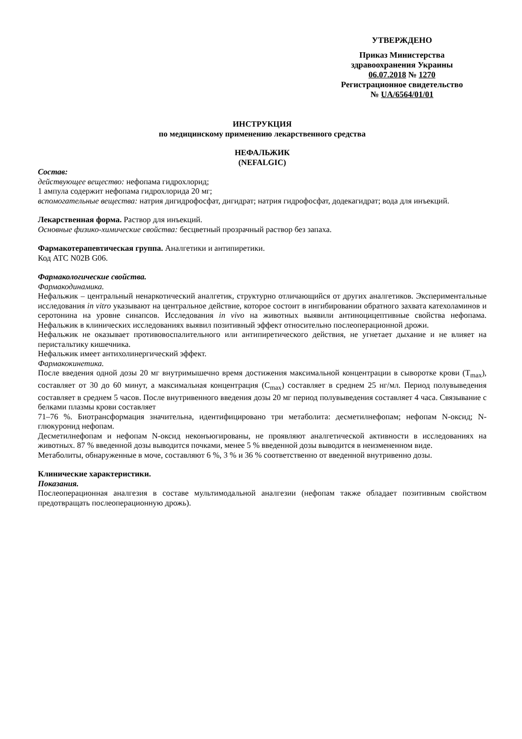УТВЕРЖДЕНО
Приказ Министерства
здравоохранения Украины
06.07.2018 № 1270
Регистрационное свидетельство
№ UA/6564/01/01
ИНСТРУКЦИЯ
по медицинскому применению лекарственного средства
НЕФАЛЬЖИК
(NEFALGIC)
Состав:
действующее вещество: нефопама гидрохлорид;
1 ампула содержит нефопама гидрохлорида 20 мг;
вспомогательные вещества: натрия дигидрофосфат, дигидрат; натрия гидрофосфат, додекагидрат; вода для инъекций.
Лекарственная форма. Раствор для инъекций.
Основные физико-химические свойства: бесцветный прозрачный раствор без запаха.
Фармакотерапевтическая группа. Аналгетики и антипиретики.
Код АТС N02B G06.
Фармакологические свойства.
Фармакодинамика.
Нефальжик – центральный ненаркотический аналгетик, структурно отличающийся от других аналгетиков. Экспериментальные исследования in vitro указывают на центральное действие, которое состоит в ингибировании обратного захвата катехоламинов и серотонина на уровне синапсов. Исследования in vivo на животных выявили антиноцицептивные свойства нефопама. Нефальжик в клинических исследованиях выявил позитивный эффект относительно послеоперационной дрожи.
Нефальжик не оказывает противовоспалительного или антипиретического действия, не угнетает дыхание и не влияет на перистальтику кишечника.
Нефальжик имеет антихолинергический эффект.
Фармакокинетика.
После введения одной дозы 20 мг внутримышечно время достижения максимальной концентрации в сыворотке крови (T<sub>max</sub>), составляет от 30 до 60 минут, а максимальная концентрация (C<sub>max</sub>) составляет в среднем 25 нг/мл. Период полувыведения составляет в среднем 5 часов. После внутривенного введения дозы 20 мг период полувыведения составляет 4 часа. Связывание с белками плазмы крови составляет
71–76 %. Биотрансформация значительна, идентифицировано три метаболита: десметилнефопам; нефопам N-оксид; N-глюкуронид нефопам.
Десметилнефопам и нефопам N-оксид неконъюгированы, не проявляют аналгетической активности в исследованиях на животных. 87 % введенной дозы выводится почками, менее 5 % введенной дозы выводится в неизмененном виде.
Метаболиты, обнаруженные в моче, составляют 6 %, 3 % и 36 % соответственно от введенной внутривенно дозы.
Клинические характеристики.
Показания.
Послеоперационная аналгезия в составе мультимодальной аналгезии (нефопам также обладает позитивным свойством предотвращать послеоперационную дрожь).